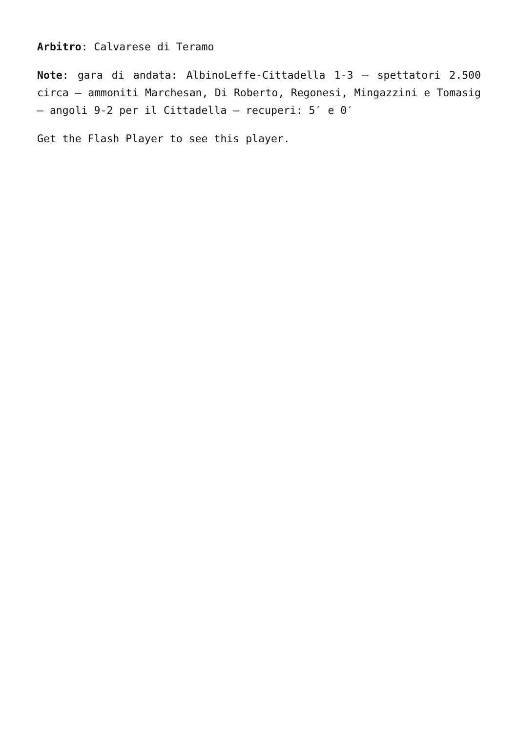Arbitro: Calvarese di Teramo
Note: gara di andata: AlbinoLeffe-Cittadella 1-3 – spettatori 2.500 circa – ammoniti Marchesan, Di Roberto, Regonesi, Mingazzini e Tomasig – angoli 9-2 per il Cittadella – recuperi: 5′ e 0′
Get the Flash Player to see this player.